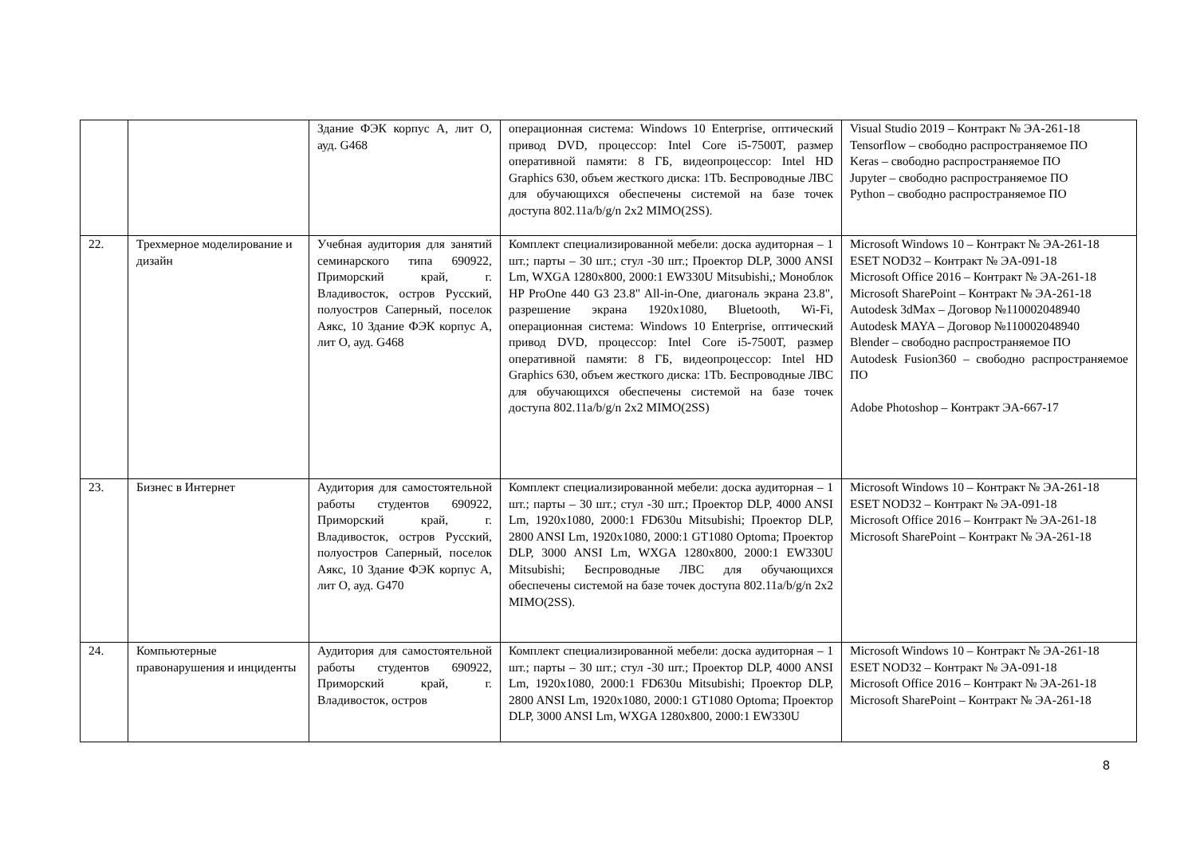| | | Здание ФЭК корпус А, лит О, ауд. G468 | операционная система: Windows 10 Enterprise, оптический привод DVD, процессор: Intel Core i5-7500T, размер оперативной памяти: 8 ГБ, видеопроцессор: Intel HD Graphics 630, объем жесткого диска: 1Tb. Беспроводные ЛВС для обучающихся обеспечены системой на базе точек доступа 802.11a/b/g/n 2x2 MIMO(2SS). | Visual Studio 2019 – Контракт № ЭА-261-18 Tensorflow – свободно распространяемое ПО Keras – свободно распространяемое ПО Jupyter – свободно распространяемое ПО Python – свободно распространяемое ПО |
| 22. | Трехмерное моделирование и дизайн | Учебная аудитория для занятий семинарского типа 690922, Приморский край, г. Владивосток, остров Русский, полуостров Саперный, поселок Аякс, 10 Здание ФЭК корпус А, лит О, ауд. G468 | Комплект специализированной мебели: доска аудиторная – 1 шт.; парты – 30 шт.; стул -30 шт.; Проектор DLP, 3000 ANSI Lm, WXGA 1280x800, 2000:1 EW330U Mitsubishi,; Моноблок HP ProOne 440 G3 23.8" All-in-One, диагональ экрана 23.8", разрешение экрана 1920x1080, Bluetooth, Wi-Fi, операционная система: Windows 10 Enterprise, оптический привод DVD, процессор: Intel Core i5-7500T, размер оперативной памяти: 8 ГБ, видеопроцессор: Intel HD Graphics 630, объем жесткого диска: 1Tb. Беспроводные ЛВС для обучающихся обеспечены системой на базе точек доступа 802.11a/b/g/n 2x2 MIMO(2SS) | Microsoft Windows 10 – Контракт № ЭА-261-18 ESET NOD32 – Контракт № ЭА-091-18 Microsoft Office 2016 – Контракт № ЭА-261-18 Microsoft SharePoint – Контракт № ЭА-261-18 Autodesk 3dMax – Договор №110002048940 Autodesk MAYA – Договор №110002048940 Blender – свободно распространяемое ПО Autodesk Fusion360 – свободно распространяемое ПО Adobe Photoshop – Контракт ЭА-667-17 |
| 23. | Бизнес в Интернет | Аудитория для самостоятельной работы студентов 690922, Приморский край, г. Владивосток, остров Русский, полуостров Саперный, поселок Аякс, 10 Здание ФЭК корпус А, лит О, ауд. G470 | Комплект специализированной мебели: доска аудиторная – 1 шт.; парты – 30 шт.; стул -30 шт.; Проектор DLP, 4000 ANSI Lm, 1920x1080, 2000:1 FD630u Mitsubishi; Проектор DLP, 2800 ANSI Lm, 1920x1080, 2000:1 GT1080 Optoma; Проектор DLP, 3000 ANSI Lm, WXGA 1280x800, 2000:1 EW330U Mitsubishi; Беспроводные ЛВС для обучающихся обеспечены системой на базе точек доступа 802.11a/b/g/n 2x2 MIMO(2SS). | Microsoft Windows 10 – Контракт № ЭА-261-18 ESET NOD32 – Контракт № ЭА-091-18 Microsoft Office 2016 – Контракт № ЭА-261-18 Microsoft SharePoint – Контракт № ЭА-261-18 |
| 24. | Компьютерные правонарушения и инциденты | Аудитория для самостоятельной работы студентов 690922, Приморский край, г. Владивосток, остров | Комплект специализированной мебели: доска аудиторная – 1 шт.; парты – 30 шт.; стул -30 шт.; Проектор DLP, 4000 ANSI Lm, 1920x1080, 2000:1 FD630u Mitsubishi; Проектор DLP, 2800 ANSI Lm, 1920x1080, 2000:1 GT1080 Optoma; Проектор DLP, 3000 ANSI Lm, WXGA 1280x800, 2000:1 EW330U | Microsoft Windows 10 – Контракт № ЭА-261-18 ESET NOD32 – Контракт № ЭА-091-18 Microsoft Office 2016 – Контракт № ЭА-261-18 Microsoft SharePoint – Контракт № ЭА-261-18 |
8